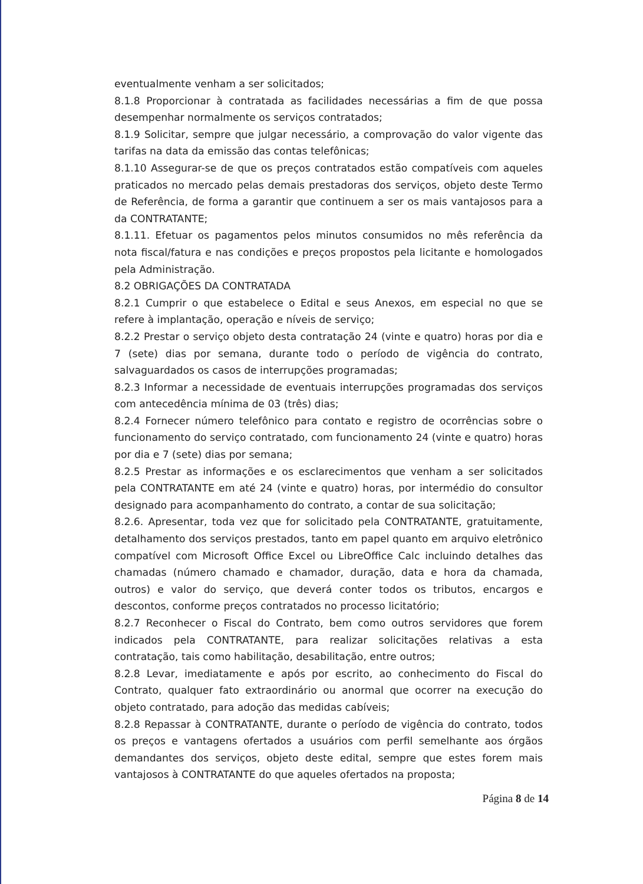eventualmente venham a ser solicitados;
8.1.8 Proporcionar à contratada as facilidades necessárias a fim de que possa desempenhar normalmente os serviços contratados;
8.1.9 Solicitar, sempre que julgar necessário, a comprovação do valor vigente das tarifas na data da emissão das contas telefônicas;
8.1.10 Assegurar-se de que os preços contratados estão compatíveis com aqueles praticados no mercado pelas demais prestadoras dos serviços, objeto deste Termo de Referência, de forma a garantir que continuem a ser os mais vantajosos para a da CONTRATANTE;
8.1.11. Efetuar os pagamentos pelos minutos consumidos no mês referência da nota fiscal/fatura e nas condições e preços propostos pela licitante e homologados pela Administração.
8.2 OBRIGAÇÕES DA CONTRATADA
8.2.1 Cumprir o que estabelece o Edital e seus Anexos, em especial no que se refere à implantação, operação e níveis de serviço;
8.2.2 Prestar o serviço objeto desta contratação 24 (vinte e quatro) horas por dia e 7 (sete) dias por semana, durante todo o período de vigência do contrato, salvaguardados os casos de interrupções programadas;
8.2.3 Informar a necessidade de eventuais interrupções programadas dos serviços com antecedência mínima de 03 (três) dias;
8.2.4 Fornecer número telefônico para contato e registro de ocorrências sobre o funcionamento do serviço contratado, com funcionamento 24 (vinte e quatro) horas por dia e 7 (sete) dias por semana;
8.2.5 Prestar as informações e os esclarecimentos que venham a ser solicitados pela CONTRATANTE em até 24 (vinte e quatro) horas, por intermédio do consultor designado para acompanhamento do contrato, a contar de sua solicitação;
8.2.6. Apresentar, toda vez que for solicitado pela CONTRATANTE, gratuitamente, detalhamento dos serviços prestados, tanto em papel quanto em arquivo eletrônico compatível com Microsoft Office Excel ou LibreOffice Calc incluindo detalhes das chamadas (número chamado e chamador, duração, data e hora da chamada, outros) e valor do serviço, que deverá conter todos os tributos, encargos e descontos, conforme preços contratados no processo licitatório;
8.2.7 Reconhecer o Fiscal do Contrato, bem como outros servidores que forem indicados pela CONTRATANTE, para realizar solicitações relativas a esta contratação, tais como habilitação, desabilitação, entre outros;
8.2.8 Levar, imediatamente e após por escrito, ao conhecimento do Fiscal do Contrato, qualquer fato extraordinário ou anormal que ocorrer na execução do objeto contratado, para adoção das medidas cabíveis;
8.2.8 Repassar à CONTRATANTE, durante o período de vigência do contrato, todos os preços e vantagens ofertados a usuários com perfil semelhante aos órgãos demandantes dos serviços, objeto deste edital, sempre que estes forem mais vantajosos à CONTRATANTE do que aqueles ofertados na proposta;
Página 8 de 14